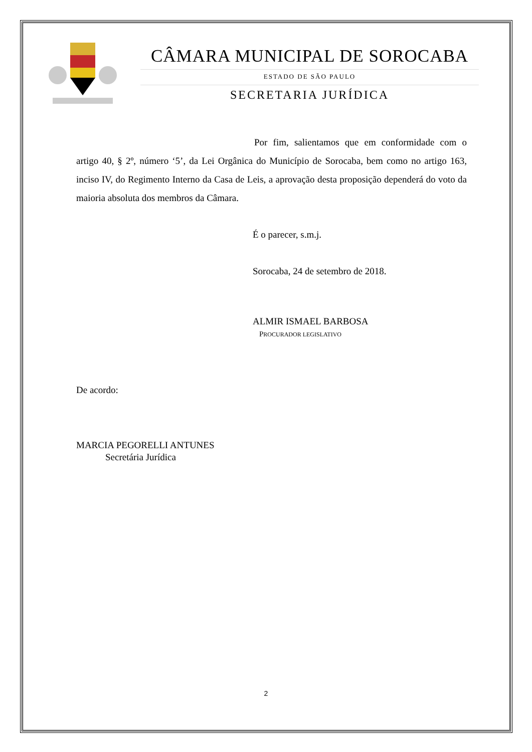CÂMARA MUNICIPAL DE SOROCABA
ESTADO DE SÃO PAULO
SECRETARIA JURÍDICA
Por fim, salientamos que em conformidade com o artigo 40, § 2º, número ‘5’, da Lei Orgânica do Município de Sorocaba, bem como no artigo 163, inciso IV, do Regimento Interno da Casa de Leis, a aprovação desta proposição dependerá do voto da maioria absoluta dos membros da Câmara.
É o parecer, s.m.j.
Sorocaba, 24 de setembro de 2018.
ALMIR ISMAEL BARBOSA
PROCURADOR LEGISLATIVO
De acordo:
MARCIA PEGORELLI ANTUNES
Secretária Jurídica
2